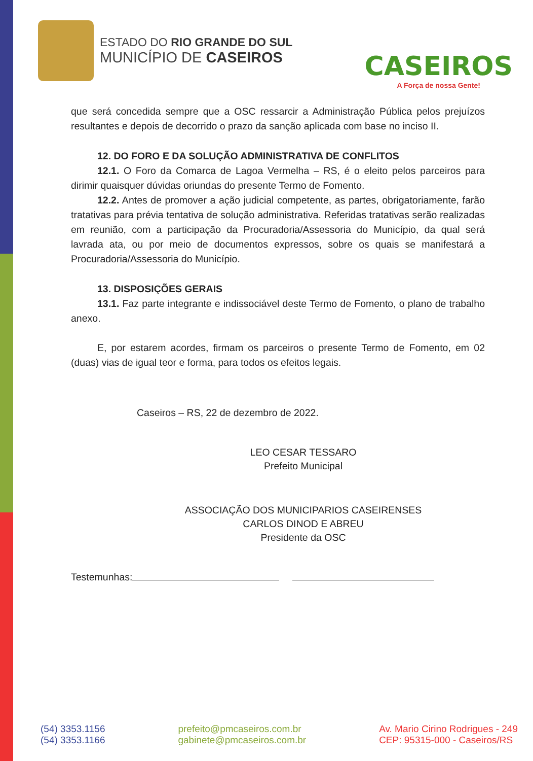ESTADO DO RIO GRANDE DO SUL
MUNICÍPIO DE CASEIROS
CASEIROS
A Força de nossa Gente!
que será concedida sempre que a OSC ressarcir a Administração Pública pelos prejuízos resultantes e depois de decorrido o prazo da sanção aplicada com base no inciso II.
12. DO FORO E DA SOLUÇÃO ADMINISTRATIVA DE CONFLITOS
12.1. O Foro da Comarca de Lagoa Vermelha – RS, é o eleito pelos parceiros para dirimir quaisquer dúvidas oriundas do presente Termo de Fomento.
12.2. Antes de promover a ação judicial competente, as partes, obrigatoriamente, farão tratativas para prévia tentativa de solução administrativa. Referidas tratativas serão realizadas em reunião, com a participação da Procuradoria/Assessoria do Município, da qual será lavrada ata, ou por meio de documentos expressos, sobre os quais se manifestará a Procuradoria/Assessoria do Município.
13. DISPOSIÇÕES GERAIS
13.1. Faz parte integrante e indissociável deste Termo de Fomento, o plano de trabalho anexo.
E, por estarem acordes, firmam os parceiros o presente Termo de Fomento, em 02 (duas) vias de igual teor e forma, para todos os efeitos legais.
Caseiros – RS, 22 de dezembro de 2022.
LEO CESAR TESSARO
Prefeito Municipal
ASSOCIAÇÃO DOS MUNICIPARIOS CASEIRENSES
CARLOS DINOD E ABREU
Presidente da OSC
Testemunhas:
(54) 3353.1156
(54) 3353.1166
prefeito@pmcaseiros.com.br
gabinete@pmcaseiros.com.br
Av. Mario Cirino Rodrigues - 249
CEP: 95315-000 - Caseiros/RS